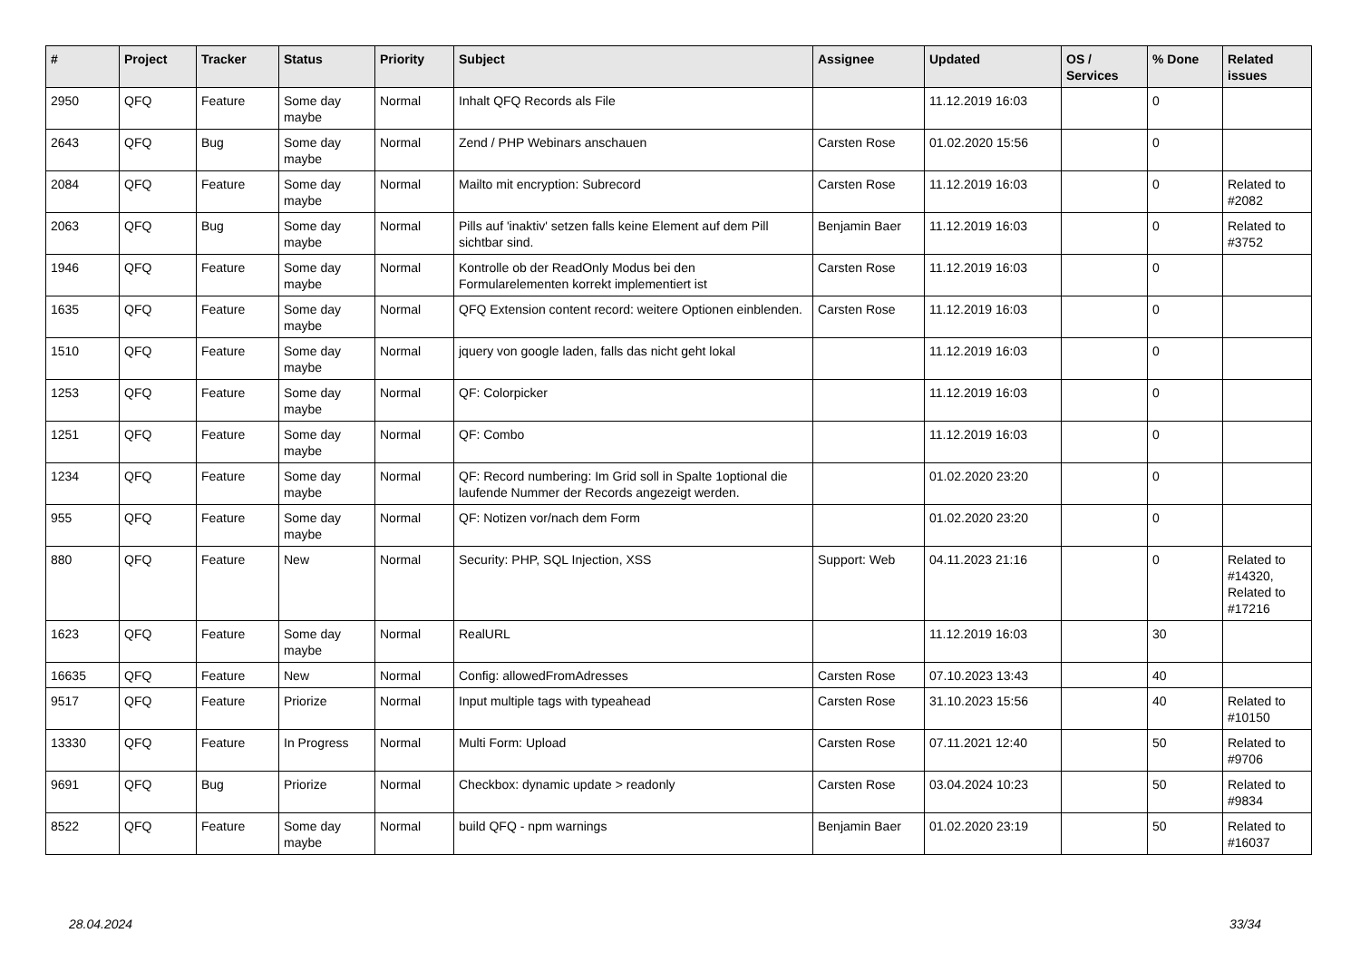| # | Project | Tracker | Status | Priority | Subject | Assignee | Updated | OS / Services | % Done | Related issues |
| --- | --- | --- | --- | --- | --- | --- | --- | --- | --- | --- |
| 2950 | QFQ | Feature | Some day maybe | Normal | Inhalt QFQ Records als File | | 11.12.2019 16:03 | | 0 | |
| 2643 | QFQ | Bug | Some day maybe | Normal | Zend / PHP Webinars anschauen | Carsten Rose | 01.02.2020 15:56 | | 0 | |
| 2084 | QFQ | Feature | Some day maybe | Normal | Mailto mit encryption: Subrecord | Carsten Rose | 11.12.2019 16:03 | | 0 | Related to #2082 |
| 2063 | QFQ | Bug | Some day maybe | Normal | Pills auf 'inaktiv' setzen falls keine Element auf dem Pill sichtbar sind. | Benjamin Baer | 11.12.2019 16:03 | | 0 | Related to #3752 |
| 1946 | QFQ | Feature | Some day maybe | Normal | Kontrolle ob der ReadOnly Modus bei den Formularelementen korrekt implementiert ist | Carsten Rose | 11.12.2019 16:03 | | 0 | |
| 1635 | QFQ | Feature | Some day maybe | Normal | QFQ Extension content record: weitere Optionen einblenden. | Carsten Rose | 11.12.2019 16:03 | | 0 | |
| 1510 | QFQ | Feature | Some day maybe | Normal | jquery von google laden, falls das nicht geht lokal | | 11.12.2019 16:03 | | 0 | |
| 1253 | QFQ | Feature | Some day maybe | Normal | QF: Colorpicker | | 11.12.2019 16:03 | | 0 | |
| 1251 | QFQ | Feature | Some day maybe | Normal | QF: Combo | | 11.12.2019 16:03 | | 0 | |
| 1234 | QFQ | Feature | Some day maybe | Normal | QF: Record numbering: Im Grid soll in Spalte 1optional die laufende Nummer der Records angezeigt werden. | | 01.02.2020 23:20 | | 0 | |
| 955 | QFQ | Feature | Some day maybe | Normal | QF: Notizen vor/nach dem Form | | 01.02.2020 23:20 | | 0 | |
| 880 | QFQ | Feature | New | Normal | Security: PHP, SQL Injection, XSS | Support: Web | 04.11.2023 21:16 | | 0 | Related to #14320, Related to #17216 |
| 1623 | QFQ | Feature | Some day maybe | Normal | RealURL | | 11.12.2019 16:03 | | 30 | |
| 16635 | QFQ | Feature | New | Normal | Config: allowedFromAdresses | Carsten Rose | 07.10.2023 13:43 | | 40 | |
| 9517 | QFQ | Feature | Priorize | Normal | Input multiple tags with typeahead | Carsten Rose | 31.10.2023 15:56 | | 40 | Related to #10150 |
| 13330 | QFQ | Feature | In Progress | Normal | Multi Form: Upload | Carsten Rose | 07.11.2021 12:40 | | 50 | Related to #9706 |
| 9691 | QFQ | Bug | Priorize | Normal | Checkbox: dynamic update > readonly | Carsten Rose | 03.04.2024 10:23 | | 50 | Related to #9834 |
| 8522 | QFQ | Feature | Some day maybe | Normal | build QFQ - npm warnings | Benjamin Baer | 01.02.2020 23:19 | | 50 | Related to #16037 |
28.04.2024 33/34